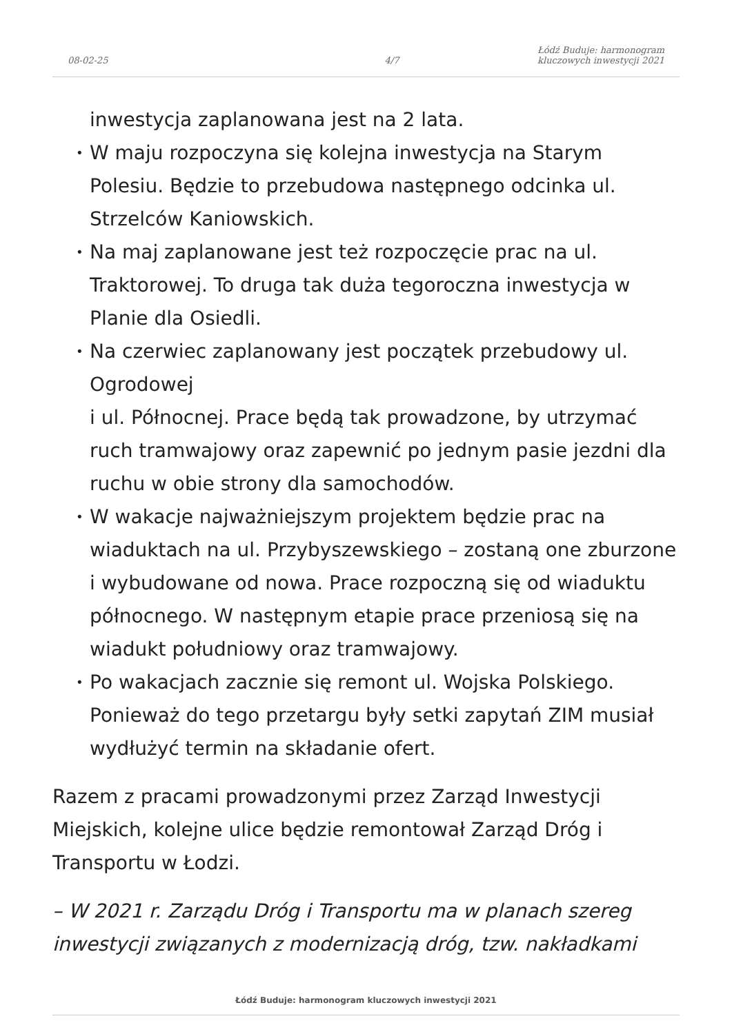08-02-25
4/7
Łódź Buduje: harmonogram
kluczowych inwestycji 2021
inwestycja zaplanowana jest na 2 lata.
W maju rozpoczyna się kolejna inwestycja na Starym Polesiu. Będzie to przebudowa następnego odcinka ul. Strzelców Kaniowskich.
Na maj zaplanowane jest też rozpoczęcie prac na ul. Traktorowej. To druga tak duża tegoroczna inwestycja w Planie dla Osiedli.
Na czerwiec zaplanowany jest początek przebudowy ul. Ogrodowej
i ul. Północnej. Prace będą tak prowadzone, by utrzymać ruch tramwajowy oraz zapewnić po jednym pasie jezdni dla ruchu w obie strony dla samochodów.
W wakacje najważniejszym projektem będzie prac na wiaduktach na ul. Przybyszewskiego – zostaną one zburzone i wybudowane od nowa. Prace rozpoczną się od wiaduktu północnego. W następnym etapie prace przeniosą się na wiadukt południowy oraz tramwajowy.
Po wakacjach zacznie się remont ul. Wojska Polskiego. Ponieważ do tego przetargu były setki zapytań ZIM musiał wydłużyć termin na składanie ofert.
Razem z pracami prowadzonymi przez Zarząd Inwestycji Miejskich, kolejne ulice będzie remontował Zarząd Dróg i Transportu w Łodzi.
– W 2021 r. Zarządu Dróg i Transportu ma w planach szereg inwestycji związanych z modernizacją dróg, tzw. nakładkami
Łódź Buduje: harmonogram kluczowych inwestycji 2021